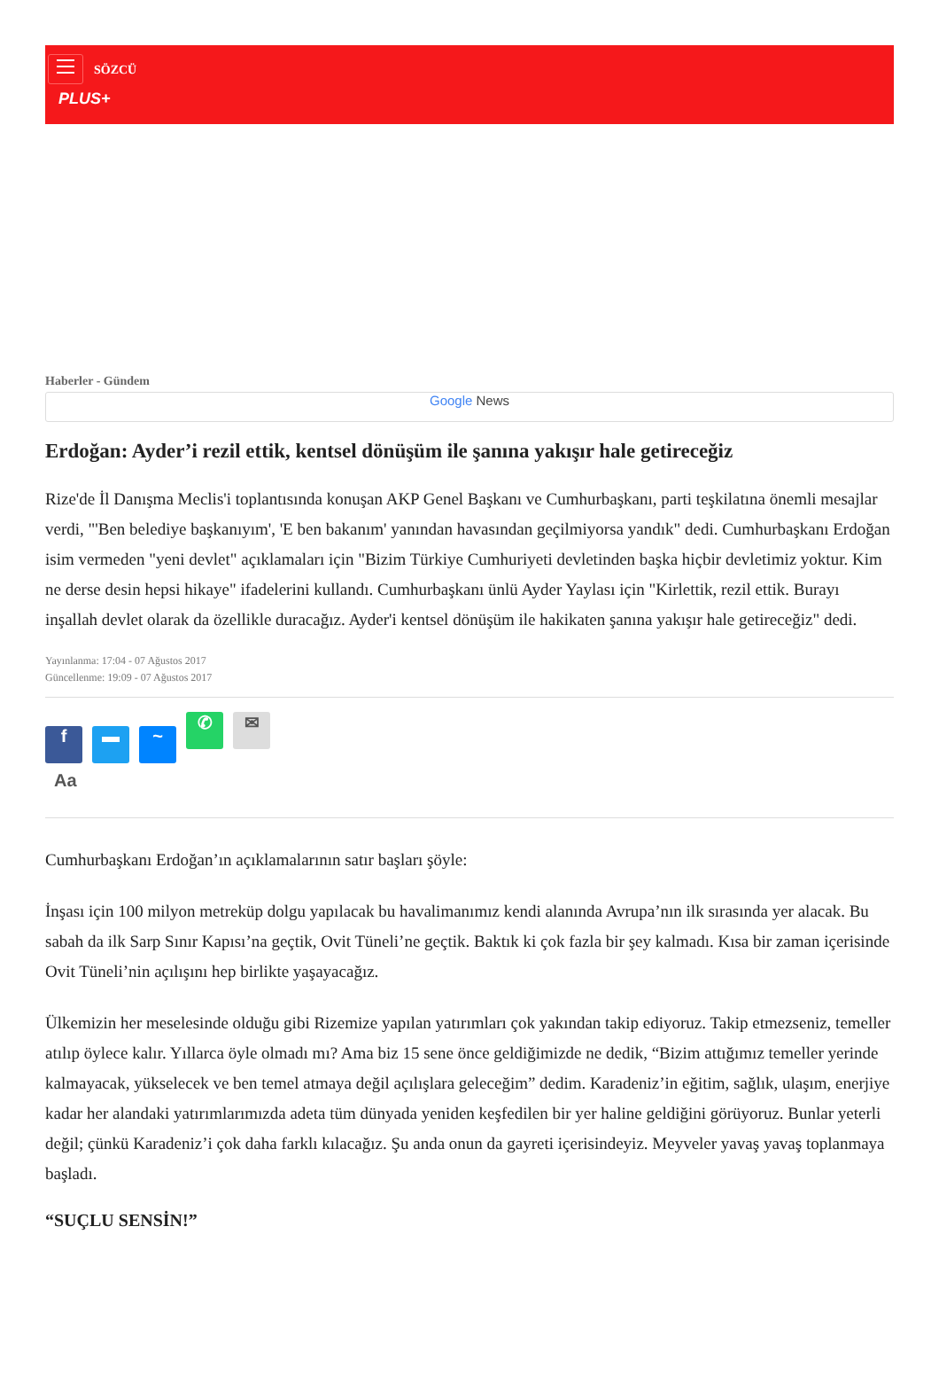SÖZCÜ
PLUS+
Haberler - Gündem
Google News
Erdoğan: Ayder’i rezil ettik, kentsel dönüşüm ile şanına yakışır hale getireceğiz
Rize'de İl Danışma Meclis'i toplantısında konuşan AKP Genel Başkanı ve Cumhurbaşkanı, parti teşkilatına önemli mesajlar verdi, "'Ben belediye başkanıyım', 'E ben bakanım' yanından havasından geçilmiyorsa yandık" dedi. Cumhurbaşkanı Erdoğan isim vermeden "yeni devlet" açıklamaları için "Bizim Türkiye Cumhuriyeti devletinden başka hiçbir devletimiz yoktur. Kim ne derse desin hepsi hikaye" ifadelerini kullandı. Cumhurbaşkanı ünlü Ayder Yaylası için "Kirlettik, rezil ettik. Burayı inşallah devlet olarak da özellikle duracağız. Ayder'i kentsel dönüşüm ile hakikaten şanına yakışır hale getireceğiz" dedi.
Yayınlanma: 17:04 - 07 Ağustos 2017
Güncellenme: 19:09 - 07 Ağustos 2017
f ▬ ~ ✆ ✉
Aa
Cumhurbaşkanı Erdoğan’ın açıklamalarının satır başları şöyle:
İnşası için 100 milyon metreküp dolgu yapılacak bu havalimanımız kendi alanında Avrupa’nın ilk sırasında yer alacak. Bu sabah da ilk Sarp Sınır Kapısı’na geçtik, Ovit Tüneli’ne geçtik. Baktık ki çok fazla bir şey kalmadı. Kısa bir zaman içerisinde Ovit Tüneli’nin açılışını hep birlikte yaşayacağız.
Ülkemizin her meselesinde olduğu gibi Rizemize yapılan yatırımları çok yakından takip ediyoruz. Takip etmezseniz, temeller atılıp öylece kalır. Yıllarca öyle olmadı mı? Ama biz 15 sene önce geldiğimizde ne dedik, “Bizim attığımız temeller yerinde kalmayacak, yükselecek ve ben temel atmaya değil açılışlara geleceğim” dedim. Karadeniz’in eğitim, sağlık, ulaşım, enerjiye kadar her alandaki yatırımlarımızda adeta tüm dünyada yeniden keşfedilen bir yer haline geldiğini görüyoruz. Bunlar yeterli değil; çünkü Karadeniz’i çok daha farklı kılacağız. Şu anda onun da gayreti içerisindeyiz. Meyveler yavaş yavaş toplanmaya başladı.
“SUÇLU SENSİN!”